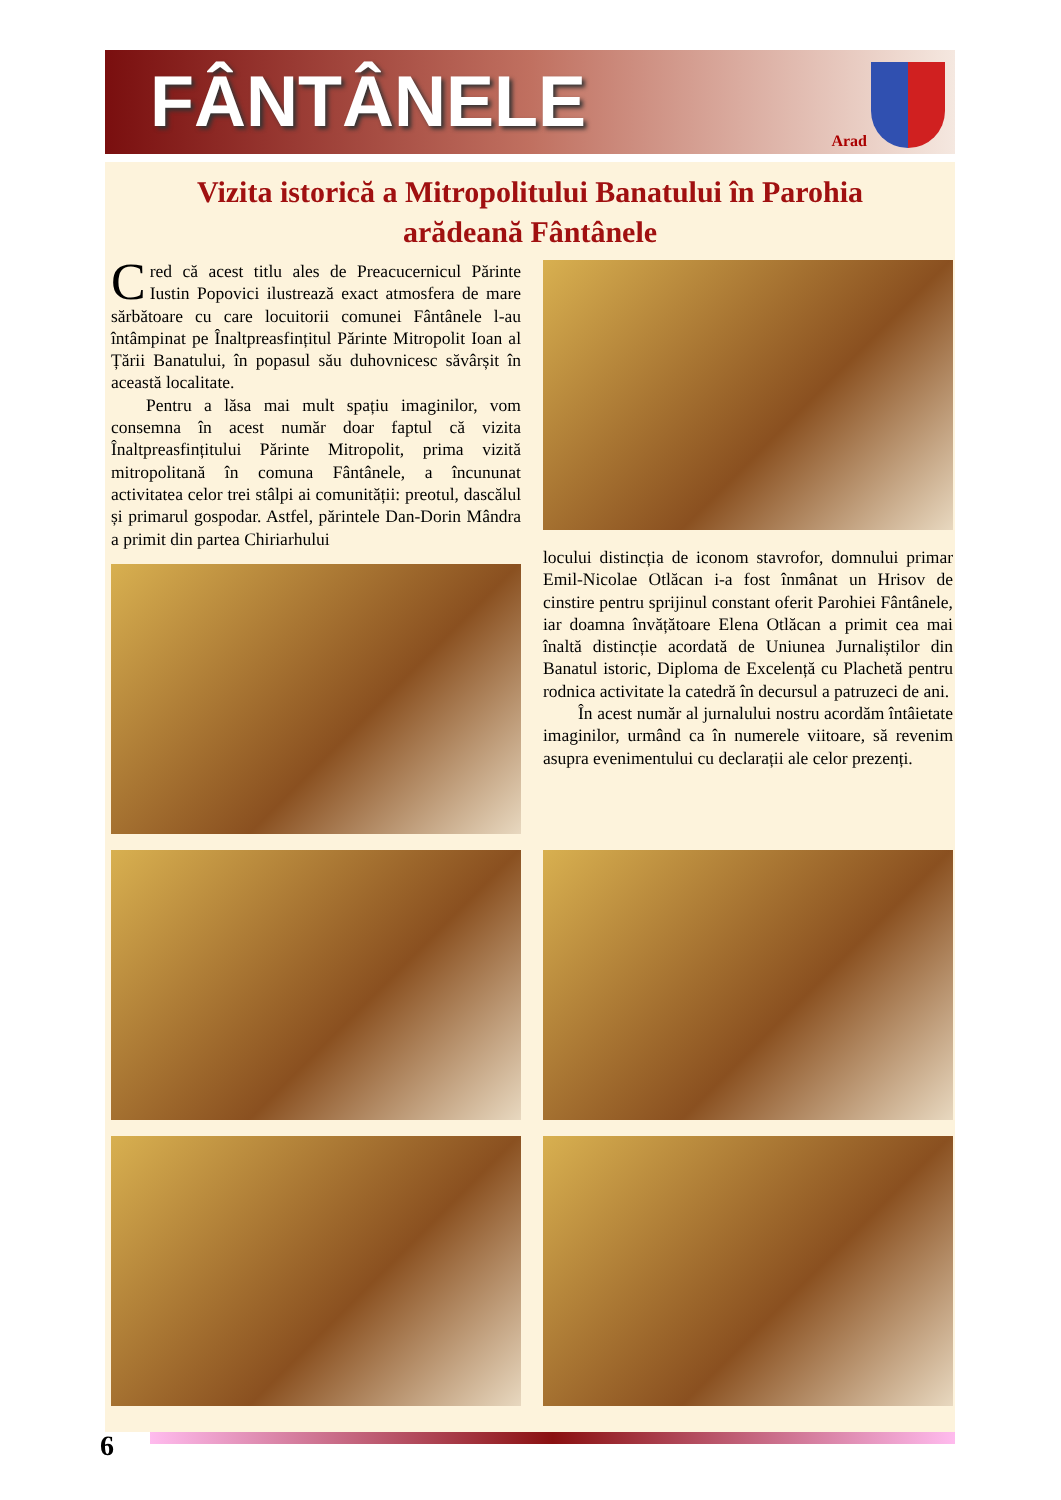FÂNTÂNELE
Arad
Vizita istorică a Mitropolitului Banatului în Parohia
arădeană Fântânele
Cred că acest titlu ales de Preacucernicul Părinte Iustin Popovici ilustrează exact atmosfera de mare sărbătoare cu care locuitorii comunei Fântânele l-au întâmpinat pe Înaltpreasfințitul Părinte Mitropolit Ioan al Țării Banatului, în popasul său duhovnicesc săvârșit în această localitate.
Pentru a lăsa mai mult spațiu imaginilor, vom consemna în acest număr doar faptul că vizita Înaltpreasfințitului Părinte Mitropolit, prima vizită mitropolitană în comuna Fântânele, a încununat activitatea celor trei stâlpi ai comunității: preotul, dascălul și primarul gospodar. Astfel, părintele Dan-Dorin Mândra a primit din partea Chiriarhului
locului distincția de iconom stavrofor, domnului primar Emil-Nicolae Otlăcan i-a fost înmânat un Hrisov de cinstire pentru sprijinul constant oferit Parohiei Fântânele, iar doamna învățătoare Elena Otlăcan a primit cea mai înaltă distincție acordată de Uniunea Jurnaliștilor din Banatul istoric, Diploma de Excelență cu Plachetă pentru rodnica activitate la catedră în decursul a patruzeci de ani.
În acest număr al jurnalului nostru acordăm întâietate imaginilor, urmând ca în numerele viitoare, să revenim asupra evenimentului cu declarații ale celor prezenți.
6